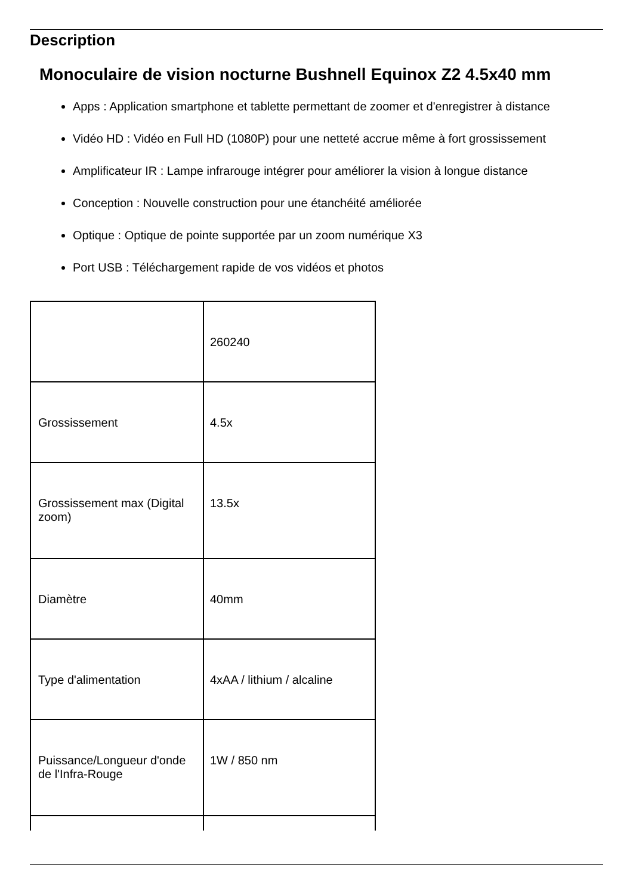Description
Monoculaire de vision nocturne Bushnell Equinox Z2 4.5x40 mm
Apps : Application smartphone et tablette permettant de zoomer et d'enregistrer à distance
Vidéo HD : Vidéo en Full HD (1080P) pour une netteté accrue même à fort grossissement
Amplificateur IR : Lampe infrarouge intégrer pour améliorer la vision à longue distance
Conception : Nouvelle construction pour une étanchéité améliorée
Optique : Optique de pointe supportée par un zoom numérique X3
Port USB : Téléchargement rapide de vos vidéos et photos
| | 260240 |
| Grossissement | 4.5x |
| Grossissement max (Digital zoom) | 13.5x |
| Diamètre | 40mm |
| Type d'alimentation | 4xAA / lithium / alcaline |
| Puissance/Longueur d'onde de l'Infra-Rouge | 1W / 850 nm |